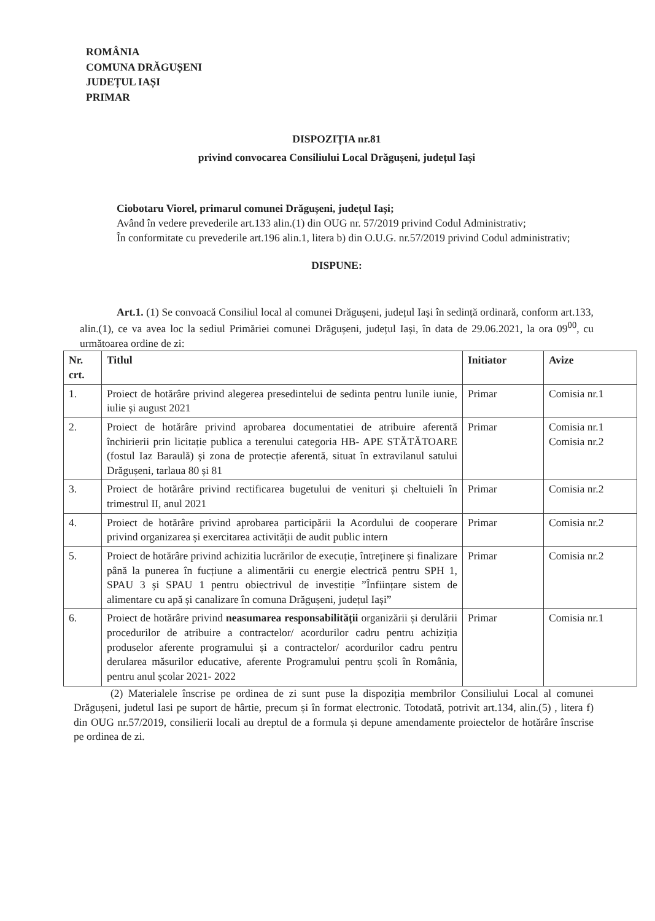ROMÂNIA
COMUNA DRĂGUȘENI
JUDEȚUL IAȘI
PRIMAR
DISPOZIȚIA nr.81
privind convocarea Consiliului Local Drăgușeni, județul Iași
Ciobotaru Viorel, primarul comunei Drăgușeni, județul Iași;
Având în vedere prevederile art.133 alin.(1) din OUG nr. 57/2019 privind Codul Administrativ;
În conformitate cu prevederile art.196 alin.1, litera b) din O.U.G. nr.57/2019 privind Codul administrativ;
DISPUNE:
Art.1. (1) Se convoacă Consiliul local al comunei Drăgușeni, județul Iași în sedință ordinară, conform art.133, alin.(1), ce va avea loc la sediul Primăriei comunei Drăgușeni, județul Iași, în data de 29.06.2021, la ora 09<sup>00</sup>, cu următoarea ordine de zi:
| Nr. crt. | Titlul | Initiator | Avize |
| --- | --- | --- | --- |
| 1. | Proiect de hotărâre privind alegerea presedintelui de sedinta pentru lunile iunie, iulie și august 2021 | Primar | Comisia nr.1 |
| 2. | Proiect de hotărâre privind aprobarea documentatiei de atribuire aferentă închirierii prin licitație publica a terenului categoria HB- APE STĂTĂTOARE (fostul Iaz Baraulă) și zona de protecție aferentă, situat în extravilanul satului Drăgușeni, tarlaua 80 și 81 | Primar | Comisia nr.1 Comisia nr.2 |
| 3. | Proiect de hotărâre privind rectificarea bugetului de venituri și cheltuieli în trimestrul II, anul 2021 | Primar | Comisia nr.2 |
| 4. | Proiect de hotărâre privind aprobarea participării la Acordului de cooperare privind organizarea și exercitarea activității de audit public intern | Primar | Comisia nr.2 |
| 5. | Proiect de hotărâre privind achizitia lucrărilor de execuție, întreținere și finalizare până la punerea în fucțiune a alimentării cu energie electrică pentru SPH 1, SPAU 3 și SPAU 1 pentru obiectrivul de investiție ”Înființare sistem de alimentare cu apă și canalizare în comuna Drăgușeni, județul Iași” | Primar | Comisia nr.2 |
| 6. | Proiect de hotărâre privind neasumarea responsabilității organizării și derulării procedurilor de atribuire a contractelor/ acordurilor cadru pentru achiziția produselor aferente programului și a contractelor/ acordurilor cadru pentru derularea măsurilor educative, aferente Programului pentru școli în România, pentru anul școlar 2021- 2022 | Primar | Comisia nr.1 |
(2) Materialele înscrise pe ordinea de zi sunt puse la dispoziția membrilor Consiliului Local al comunei Drăgușeni, judetul Iasi pe suport de hârtie, precum și în format electronic. Totodată, potrivit art.134, alin.(5) , litera f) din OUG nr.57/2019, consilierii locali au dreptul de a formula și depune amendamente proiectelor de hotărâre înscrise pe ordinea de zi.